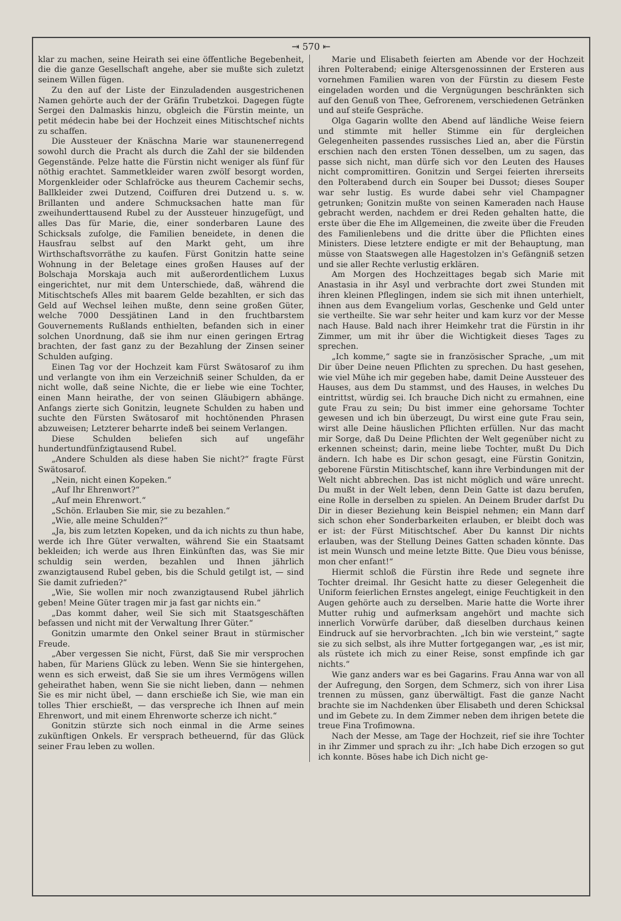⇥ 570 ⇤
klar zu machen, seine Heirath sei eine öffentliche Begebenheit, die die ganze Gesellschaft angehe, aber sie mußte sich zuletzt seinem Willen fügen.
Zu den auf der Liste der Einzuladenden ausgestrichenen Namen gehörte auch der der Gräfin Trubetzkoi. Dagegen fügte Sergei den Dalmaskis hinzu, obgleich die Fürstin meinte, un petit médecin habe bei der Hochzeit eines Mitischtschef nichts zu schaffen.
Die Aussteuer der Knäschna Marie war staunenerregend sowohl durch die Pracht als durch die Zahl der sie bildenden Gegenstände. Pelze hatte die Fürstin nicht weniger als fünf für nöthig erachtet. Sammetkleider waren zwölf besorgt worden, Morgenkleider oder Schlafröcke aus theurem Cachemir sechs, Ballkleider zwei Dutzend, Coiffuren drei Dutzend u. s. w. Brillanten und andere Schmucksachen hatte man für zweihunderttausend Rubel zu der Aussteuer hinzugefügt, und alles Das für Marie, die, einer sonderbaren Laune des Schicksals zufolge, die Familien beneidete, in denen die Hausfrau selbst auf den Markt geht, um ihre Wirthschaftsvorräthe zu kaufen. Fürst Gonitzin hatte seine Wohnung in der Beletage eines großen Hauses auf der Bolschaja Morskaja auch mit außerordentlichem Luxus eingerichtet, nur mit dem Unterschiede, daß, während die Mitischtschefs Alles mit baarem Gelde bezahlten, er sich das Geld auf Wechsel leihen mußte, denn seine großen Güter, welche 7000 Dessjätinen Land in den fruchtbarstem Gouvernements Rußlands enthielten, befanden sich in einer solchen Unordnung, daß sie ihm nur einen geringen Ertrag brachten, der fast ganz zu der Bezahlung der Zinsen seiner Schulden aufging.
Einen Tag vor der Hochzeit kam Fürst Swätosarof zu ihm und verlangte von ihm ein Verzeichniß seiner Schulden, da er nicht wolle, daß seine Nichte, die er liebe wie eine Tochter, einen Mann heirathe, der von seinen Gläubigern abhänge. Anfangs zierte sich Gonitzin, leugnete Schulden zu haben und suchte den Fürsten Swätosarof mit hochtönenden Phrasen abzuweisen; Letzterer beharrte indeß bei seinem Verlangen.
Diese Schulden beliefen sich auf ungefähr hundertundfünfzigtausend Rubel.
„Andere Schulden als diese haben Sie nicht?“ fragte Fürst Swätosarof.
„Nein, nicht einen Kopeken.“
„Auf Ihr Ehrenwort?“
„Auf mein Ehrenwort.“
„Schön. Erlauben Sie mir, sie zu bezahlen.“
„Wie, alle meine Schulden?“
„Ja, bis zum letzten Kopeken, und da ich nichts zu thun habe, werde ich Ihre Güter verwalten, während Sie ein Staatsamt bekleiden; ich werde aus Ihren Einkünften das, was Sie mir schuldig sein werden, bezahlen und Ihnen jährlich zwanzigtausend Rubel geben, bis die Schuld getilgt ist, — sind Sie damit zufrieden?“
„Wie, Sie wollen mir noch zwanzigtausend Rubel jährlich geben! Meine Güter tragen mir ja fast gar nichts ein.“
„Das kommt daher, weil Sie sich mit Staatsgeschäften befassen und nicht mit der Verwaltung Ihrer Güter.“
Gonitzin umarmte den Onkel seiner Braut in stürmischer Freude.
„Aber vergessen Sie nicht, Fürst, daß Sie mir versprochen haben, für Mariens Glück zu leben. Wenn Sie sie hintergehen, wenn es sich erweist, daß Sie sie um ihres Vermögens willen geheirathet haben, wenn Sie sie nicht lieben, dann — nehmen Sie es mir nicht übel, — dann erschieße ich Sie, wie man ein tolles Thier erschießt, — das verspreche ich Ihnen auf mein Ehrenwort, und mit einem Ehrenworte scherze ich nicht.“
Gonitzin stürzte sich noch einmal in die Arme seines zukünftigen Onkels. Er versprach betheuernd, für das Glück seiner Frau leben zu wollen.
Marie und Elisabeth feierten am Abende vor der Hochzeit ihren Polterabend; einige Altersgenossinnen der Ersteren aus vornehmen Familien waren von der Fürstin zu diesem Feste eingeladen worden und die Vergnügungen beschränkten sich auf den Genuß von Thee, Gefrorenem, verschiedenen Getränken und auf steife Gespräche.
Olga Gagarin wollte den Abend auf ländliche Weise feiern und stimmte mit heller Stimme ein für dergleichen Gelegenheiten passendes russisches Lied an, aber die Fürstin erschien nach den ersten Tönen desselben, um zu sagen, das passe sich nicht, man dürfe sich vor den Leuten des Hauses nicht compromittiren. Gonitzin und Sergei feierten ihrerseits den Polterabend durch ein Souper bei Dussot; dieses Souper war sehr lustig. Es wurde dabei sehr viel Champagner getrunken; Gonitzin mußte von seinen Kameraden nach Hause gebracht werden, nachdem er drei Reden gehalten hatte, die erste über die Ehe im Allgemeinen, die zweite über die Freuden des Familienlebens und die dritte über die Pflichten eines Ministers. Diese letztere endigte er mit der Behauptung, man müsse von Staatswegen alle Hagestolzen in's Gefängniß setzen und sie aller Rechte verlustig erklären.
Am Morgen des Hochzeittages begab sich Marie mit Anastasia in ihr Asyl und verbrachte dort zwei Stunden mit ihren kleinen Pfleglingen, indem sie sich mit ihnen unterhielt, ihnen aus dem Evangelium vorlas, Geschenke und Geld unter sie vertheilte. Sie war sehr heiter und kam kurz vor der Messe nach Hause. Bald nach ihrer Heimkehr trat die Fürstin in ihr Zimmer, um mit ihr über die Wichtigkeit dieses Tages zu sprechen.
„Ich komme,“ sagte sie in französischer Sprache, „um mit Dir über Deine neuen Pflichten zu sprechen. Du hast gesehen, wie viel Mühe ich mir gegeben habe, damit Deine Aussteuer des Hauses, aus dem Du stammst, und des Hauses, in welches Du eintrittst, würdig sei. Ich brauche Dich nicht zu ermahnen, eine gute Frau zu sein; Du bist immer eine gehorsame Tochter gewesen und ich bin überzeugt, Du wirst eine gute Frau sein, wirst alle Deine häuslichen Pflichten erfüllen. Nur das macht mir Sorge, daß Du Deine Pflichten der Welt gegenüber nicht zu erkennen scheinst; darin, meine liebe Tochter, mußt Du Dich ändern. Ich habe es Dir schon gesagt, eine Fürstin Gonitzin, geborene Fürstin Mitischtschef, kann ihre Verbindungen mit der Welt nicht abbrechen. Das ist nicht möglich und wäre unrecht. Du mußt in der Welt leben, denn Dein Gatte ist dazu berufen, eine Rolle in derselben zu spielen. An Deinem Bruder darfst Du Dir in dieser Beziehung kein Beispiel nehmen; ein Mann darf sich schon eher Sonderbarkeiten erlauben, er bleibt doch was er ist: der Fürst Mitischtschef. Aber Du kannst Dir nichts erlauben, was der Stellung Deines Gatten schaden könnte. Das ist mein Wunsch und meine letzte Bitte. Que Dieu vous bénisse, mon cher enfant!“
Hiermit schloß die Fürstin ihre Rede und segnete ihre Tochter dreimal. Ihr Gesicht hatte zu dieser Gelegenheit die Uniform feierlichen Ernstes angelegt, einige Feuchtigkeit in den Augen gehörte auch zu derselben. Marie hatte die Worte ihrer Mutter ruhig und aufmerksam angehört und machte sich innerlich Vorwürfe darüber, daß dieselben durchaus keinen Eindruck auf sie hervorbrachten. „Ich bin wie versteint,“ sagte sie zu sich selbst, als ihre Mutter fortgegangen war, „es ist mir, als rüstete ich mich zu einer Reise, sonst empfinde ich gar nichts.“
Wie ganz anders war es bei Gagarins. Frau Anna war von all der Aufregung, den Sorgen, dem Schmerz, sich von ihrer Lisa trennen zu müssen, ganz überwältigt. Fast die ganze Nacht brachte sie im Nachdenken über Elisabeth und deren Schicksal und im Gebete zu. In dem Zimmer neben dem ihrigen betete die treue Fina Trofimowna.
Nach der Messe, am Tage der Hochzeit, rief sie ihre Tochter in ihr Zimmer und sprach zu ihr: „Ich habe Dich erzogen so gut ich konnte. Böses habe ich Dich nicht ge-